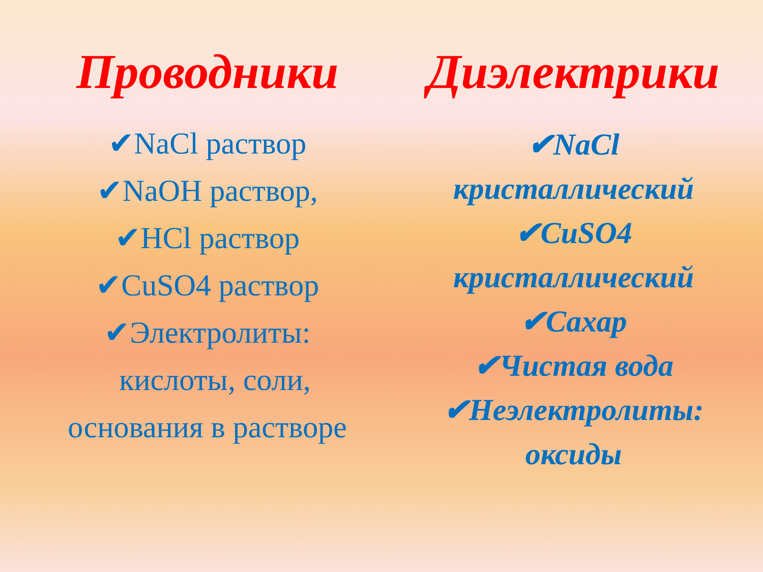Проводники
✔NaCl раствор
✔NaOH раствор,
✔HCl раствор
✔CuSO4 раствор
✔Электролиты:
кислоты, соли,
основания в растворе
Диэлектрики
✔NaCl
кристаллический
✔CuSO4
кристаллический
✔Сахар
✔Чистая вода
✔Неэлектролиты:
оксиды